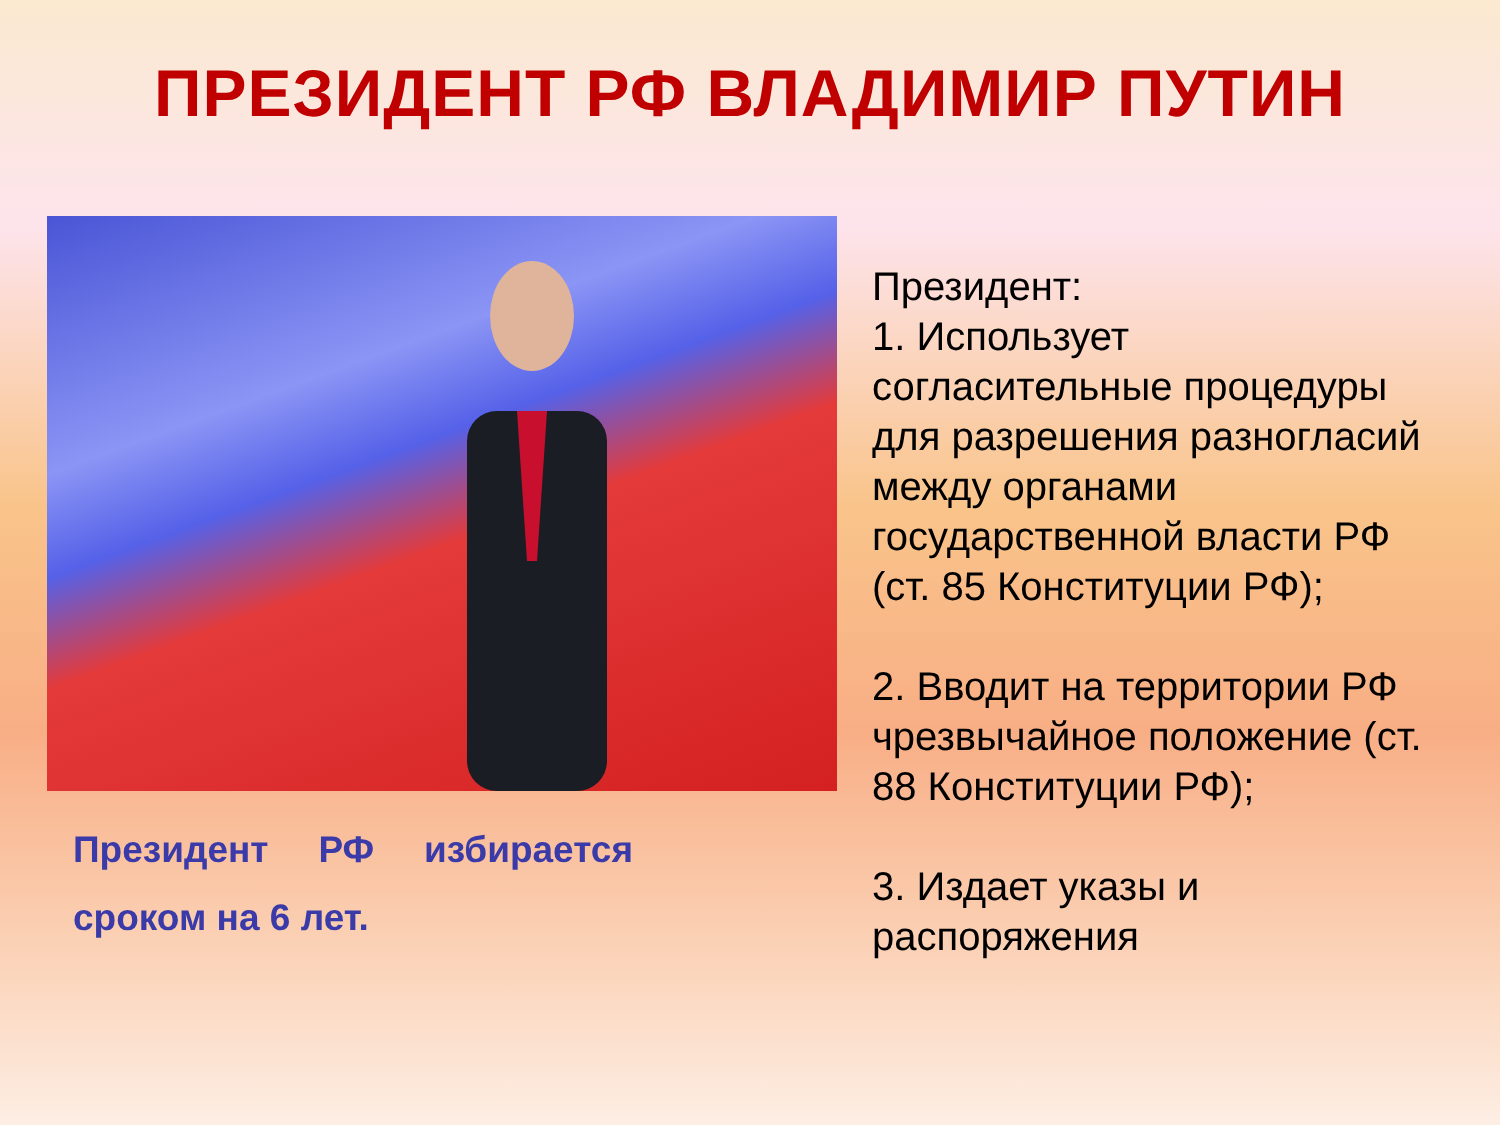ПРЕЗИДЕНТ РФ ВЛАДИМИР ПУТИН
Президент РФ избирается сроком на 6 лет.
Президент:
1. Использует согласительные процедуры для разрешения разногласий между органами государственной власти РФ (ст. 85 Конституции РФ);
2. Вводит на территории РФ чрезвычайное положение (ст. 88 Конституции РФ);
3. Издает указы и распоряжения